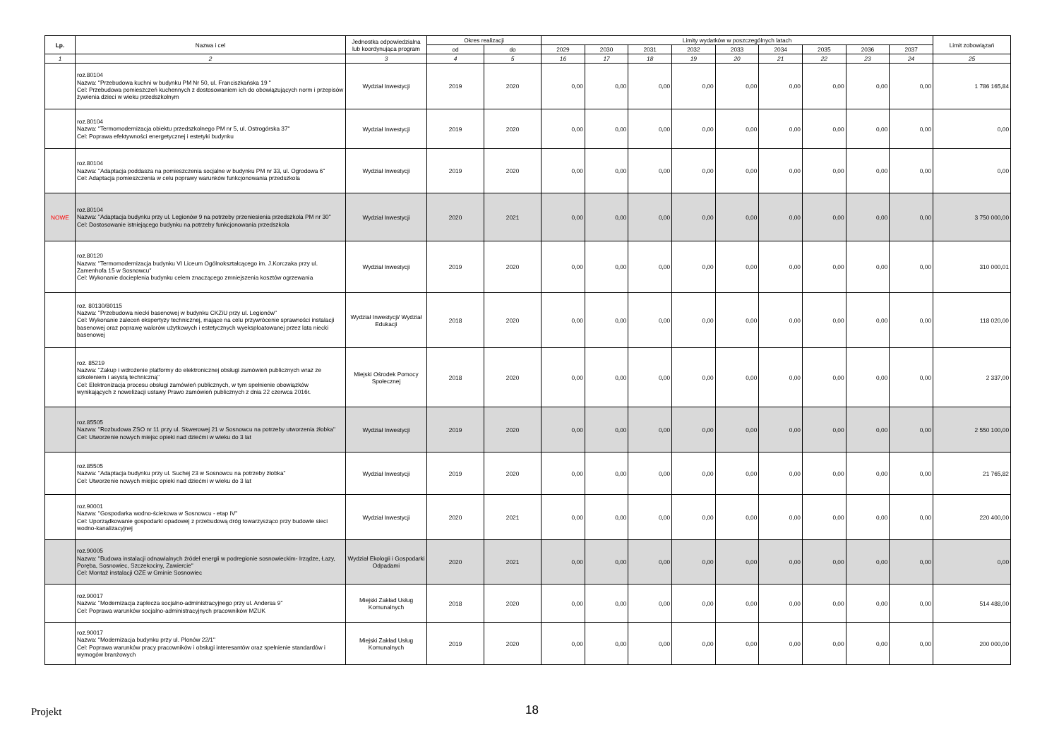| Lp. | Nazwa i cel | Jednostka odpowiedzialna lub koordynująca program | Okres realizacji | | Limity wydatków w poszczególnych latach | | | | | | | | | Limit zobowiązań |
| --- | --- | --- | --- | --- | --- | --- | --- | --- | --- | --- | --- | --- | --- | --- |
| | | | od | do | 2029 | 2030 | 2031 | 2032 | 2033 | 2034 | 2035 | 2036 | 2037 | |
| 1 | 2 | 3 | 4 | 5 | 16 | 17 | 18 | 19 | 20 | 21 | 22 | 23 | 24 | 25 |
| | roz.80104 Nazwa: "Przebudowa kuchni w budynku PM Nr 50, ul. Franciszkańska 19 " Cel: Przebudowa pomieszczeń kuchennych z dostosowaniem ich do obowiązujących norm i przepisów żywienia dzieci w wieku przedszkolnym | Wydział Inwestycji | 2019 | 2020 | 0,00 | 0,00 | 0,00 | 0,00 | 0,00 | 0,00 | 0,00 | 0,00 | 0,00 | 1 786 165,84 |
| | roz.80104 Nazwa: "Termomodernizacja obiektu przedszkolnego PM nr 5, ul. Ostrogórska 37" Cel: Poprawa efektywności energetycznej i estetyki budynku | Wydział Inwestycji | 2019 | 2020 | 0,00 | 0,00 | 0,00 | 0,00 | 0,00 | 0,00 | 0,00 | 0,00 | 0,00 | 0,00 |
| | roz.80104 Nazwa: "Adaptacja poddasza na pomieszczenia socjalne w budynku PM nr 33, ul. Ogrodowa 6" Cel: Adaptacja pomieszczenia w celu poprawy warunków funkcjonowania przedszkola | Wydział Inwestycji | 2019 | 2020 | 0,00 | 0,00 | 0,00 | 0,00 | 0,00 | 0,00 | 0,00 | 0,00 | 0,00 | 0,00 |
| NOWE | roz.80104 Nazwa: "Adaptacja budynku przy ul. Legionów 9 na potrzeby przeniesienia przedszkola PM nr 30" Cel: Dostosowanie istniejącego budynku na potrzeby funkcjonowania przedszkola | Wydział Inwestycji | 2020 | 2021 | 0,00 | 0,00 | 0,00 | 0,00 | 0,00 | 0,00 | 0,00 | 0,00 | 0,00 | 3 750 000,00 |
| | roz.80120 Nazwa: "Termomodernizacja budynku VI Liceum Ogólnokształcącego im. J.Korczaka przy ul. Zamenhofa 15 w Sosnowcu" Cel: Wykonanie docieplenia budynku celem znaczącego zmniejszenia kosztów ogrzewania | Wydział Inwestycji | 2019 | 2020 | 0,00 | 0,00 | 0,00 | 0,00 | 0,00 | 0,00 | 0,00 | 0,00 | 0,00 | 310 000,01 |
| | roz. 80130/80115 Nazwa: "Przebudowa niecki basenowej w budynku CKZiU przy ul. Legionów" Cel: Wykonanie zaleceń ekspertyzy technicznej, mające na celu przywrócenie sprawności instalacji basenowej oraz poprawę walorów użytkowych i estetycznych wyeksploatowanej przez lata niecki basenowej | Wydział Inwestycji/ Wydział Edukacji | 2018 | 2020 | 0,00 | 0,00 | 0,00 | 0,00 | 0,00 | 0,00 | 0,00 | 0,00 | 0,00 | 118 020,00 |
| | roz. 85219 Nazwa: "Zakup i wdrożenie platformy do elektronicznej obsługi zamówień publicznych wraz ze szkoleniem i asystą techniczną" Cel: Elektronizacja procesu obsługi zamówień publicznych, w tym spełnienie obowiązków wynikających z nowelizacji ustawy Prawo zamówień publicznych z dnia 22 czerwca 2016r. | Miejski Ośrodek Pomocy Społecznej | 2018 | 2020 | 0,00 | 0,00 | 0,00 | 0,00 | 0,00 | 0,00 | 0,00 | 0,00 | 0,00 | 2 337,00 |
| | roz.85505 Nazwa: "Rozbudowa ZSO nr 11 przy ul. Skwerowej 21 w Sosnowcu na potrzeby utworzenia żłobka" Cel: Utworzenie nowych miejsc opieki nad dziećmi w wieku do 3 lat | Wydział Inwestycji | 2019 | 2020 | 0,00 | 0,00 | 0,00 | 0,00 | 0,00 | 0,00 | 0,00 | 0,00 | 0,00 | 2 550 100,00 |
| | roz.85505 Nazwa: "Adaptacja budynku przy ul. Suchej 23 w Sosnowcu na potrzeby żłobka" Cel: Utworzenie nowych miejsc opieki nad dziećmi w wieku do 3 lat | Wydział Inwestycji | 2019 | 2020 | 0,00 | 0,00 | 0,00 | 0,00 | 0,00 | 0,00 | 0,00 | 0,00 | 0,00 | 21 765,82 |
| | roz.90001 Nazwa: "Gospodarka wodno-ściekowa w Sosnowcu - etap IV" Cel: Uporządkowanie gospodarki opadowej z przebudową dróg towarzysząco przy budowie sieci wodno-kanalizacyjnej | Wydział Inwestycji | 2020 | 2021 | 0,00 | 0,00 | 0,00 | 0,00 | 0,00 | 0,00 | 0,00 | 0,00 | 0,00 | 220 400,00 |
| | roz.90005 Nazwa: "Budowa instalacji odnawialnych źródeł energii w podregionie sosnowieckim- Irządze, Łazy, Poręba, Sosnowiec, Szczekociny, Zawiercie" Cel: Montaż instalacji OZE w Gminie Sosnowiec | Wydział Ekologii i Gospodarki Odpadami | 2020 | 2021 | 0,00 | 0,00 | 0,00 | 0,00 | 0,00 | 0,00 | 0,00 | 0,00 | 0,00 | 0,00 |
| | roz.90017 Nazwa: "Modernizacja zaplecza socjalno-administracyjnego przy ul. Andersa 9" Cel: Poprawa warunków socjalno-administracyjnych pracowników MZUK | Miejski Zakład Usług Komunalnych | 2018 | 2020 | 0,00 | 0,00 | 0,00 | 0,00 | 0,00 | 0,00 | 0,00 | 0,00 | 0,00 | 514 488,00 |
| | roz.90017 Nazwa: "Modernizacja budynku przy ul. Plonów 22/1" Cel: Poprawa warunków pracy pracowników i obsługi interesantów oraz spełnienie standardów i wymogów branżowych | Miejski Zakład Usług Komunalnych | 2019 | 2020 | 0,00 | 0,00 | 0,00 | 0,00 | 0,00 | 0,00 | 0,00 | 0,00 | 0,00 | 200 000,00 |
Projekt
18